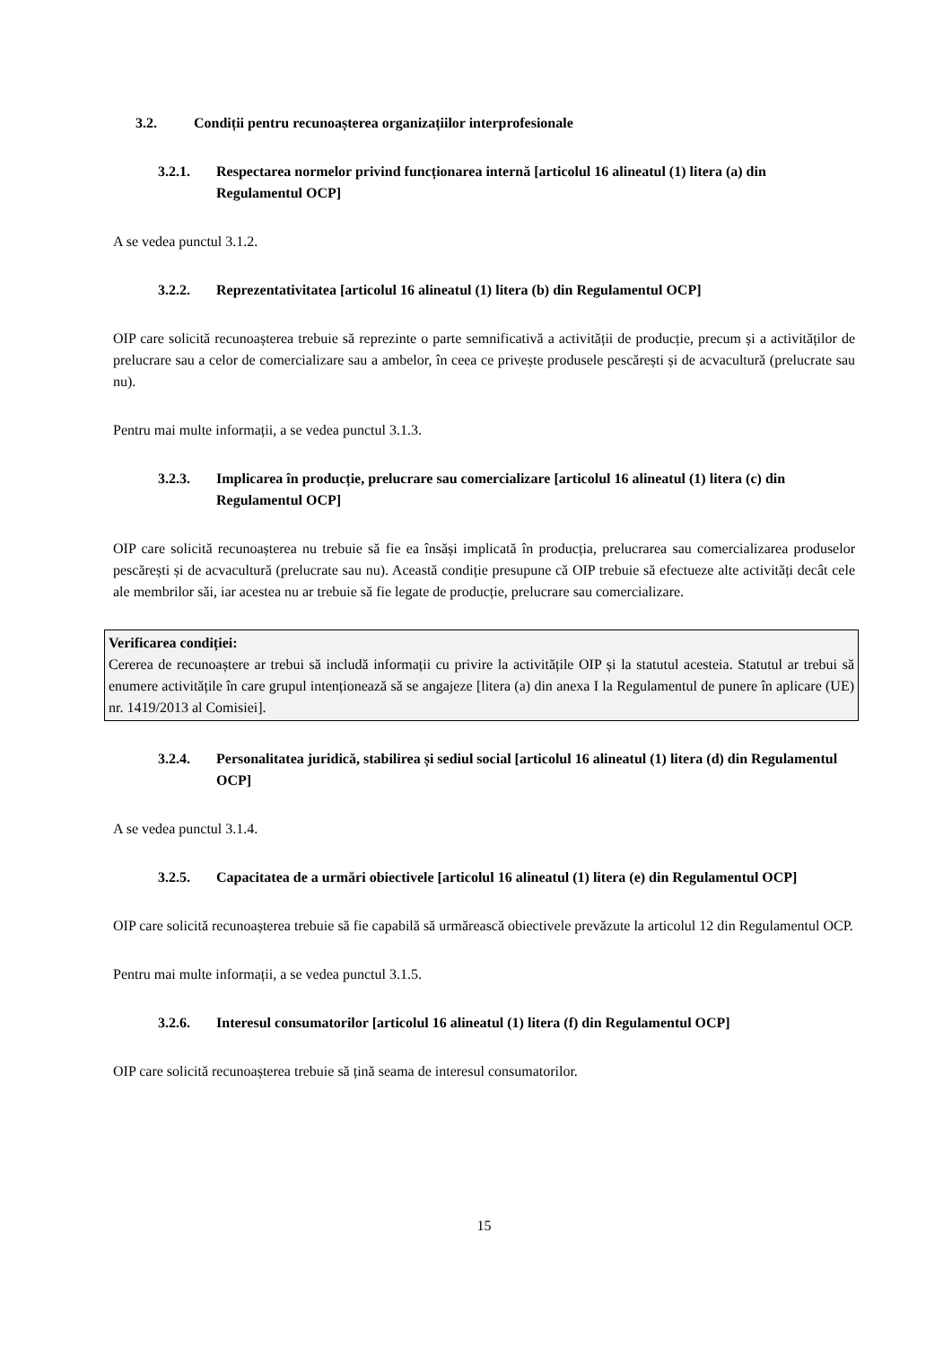3.2. Condiții pentru recunoașterea organizațiilor interprofesionale
3.2.1. Respectarea normelor privind funcționarea internă [articolul 16 alineatul (1) litera (a) din Regulamentul OCP]
A se vedea punctul 3.1.2.
3.2.2. Reprezentativitatea [articolul 16 alineatul (1) litera (b) din Regulamentul OCP]
OIP care solicită recunoașterea trebuie să reprezinte o parte semnificativă a activității de producție, precum și a activităților de prelucrare sau a celor de comercializare sau a ambelor, în ceea ce privește produsele pescărești și de acvacultură (prelucrate sau nu).
Pentru mai multe informații, a se vedea punctul 3.1.3.
3.2.3. Implicarea în producție, prelucrare sau comercializare [articolul 16 alineatul (1) litera (c) din Regulamentul OCP]
OIP care solicită recunoașterea nu trebuie să fie ea însăși implicată în producția, prelucrarea sau comercializarea produselor pescărești și de acvacultură (prelucrate sau nu). Această condiție presupune că OIP trebuie să efectueze alte activități decât cele ale membrilor săi, iar acestea nu ar trebuie să fie legate de producție, prelucrare sau comercializare.
Verificarea condiției:
Cererea de recunoaștere ar trebui să includă informații cu privire la activitățile OIP și la statutul acesteia. Statutul ar trebui să enumere activitățile în care grupul intenționează să se angajeze [litera (a) din anexa I la Regulamentul de punere în aplicare (UE) nr. 1419/2013 al Comisiei].
3.2.4. Personalitatea juridică, stabilirea și sediul social [articolul 16 alineatul (1) litera (d) din Regulamentul OCP]
A se vedea punctul 3.1.4.
3.2.5. Capacitatea de a urmări obiectivele [articolul 16 alineatul (1) litera (e) din Regulamentul OCP]
OIP care solicită recunoașterea trebuie să fie capabilă să urmărească obiectivele prevăzute la articolul 12 din Regulamentul OCP.
Pentru mai multe informații, a se vedea punctul 3.1.5.
3.2.6. Interesul consumatorilor [articolul 16 alineatul (1) litera (f) din Regulamentul OCP]
OIP care solicită recunoașterea trebuie să țină seama de interesul consumatorilor.
15